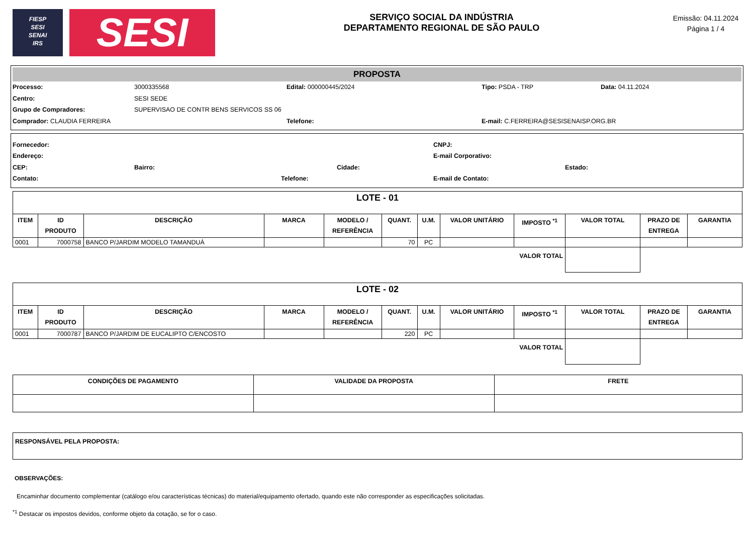FIESP
SESI
SENAI
IRS
SESI
SERVIÇO SOCIAL DA INDÚSTRIA
DEPARTAMENTO REGIONAL DE SÃO PAULO
Emissão: 04.11.2024
Página 1 / 4
PROPOSTA
Processo: 3000335568 Edital: 000000445/2024 Tipo: PSDA - TRP Data: 04.11.2024
Centro: SESI SEDE
Grupo de Compradores:
SUPERVISAO DE CONTR BENS SERVICOS SS 06
Comprador: CLAUDIA FERREIRA Telefone:
E-mail: C.FERREIRA@SESISENAISP.ORG.BR
Fornecedor: CNPJ:
Endereço: E-mail Corporativo:
CEP: Bairro: Cidade: Estado:
Contato: Telefone: E-mail de Contato:
| LOTE - 01 | | | | | | | | | | | |
| ITEM | ID PRODUTO | DESCRIÇÃO | MARCA | MODELO / REFERÊNCIA | QUANT. | U.M. | VALOR UNITÁRIO | IMPOSTO <sup>*1</sup> | VALOR TOTAL | PRAZO DE ENTREGA | GARANTIA |
| 0001 | 7000758 | BANCO P/JARDIM MODELO TAMANDUÁ | | | 70 | PC | | | | | |
| VALOR TOTAL | | | | | | | | | | | |
| LOTE - 02 | | | | | | | | | | | |
| ITEM | ID PRODUTO | DESCRIÇÃO | MARCA | MODELO / REFERÊNCIA | QUANT. | U.M. | VALOR UNITÁRIO | IMPOSTO <sup>*1</sup> | VALOR TOTAL | PRAZO DE ENTREGA | GARANTIA |
| 0001 | 7000787 | BANCO P/JARDIM DE EUCALIPTO C/ENCOSTO | | | 220 | PC | | | | | |
| VALOR TOTAL | | | | | | | | | | | |
| CONDIÇÕES DE PAGAMENTO | VALIDADE DA PROPOSTA | FRETE |
| --- | --- | --- |
| RESPONSÁVEL PELA PROPOSTA: |
OBSERVAÇÕES:
Encaminhar documento complementar (catálogo e/ou características técnicas) do material/equipamento ofertado, quando este não corresponder as especificações solicitadas.
<sup>*1</sup> Destacar os impostos devidos, conforme objeto da cotação, se for o caso.